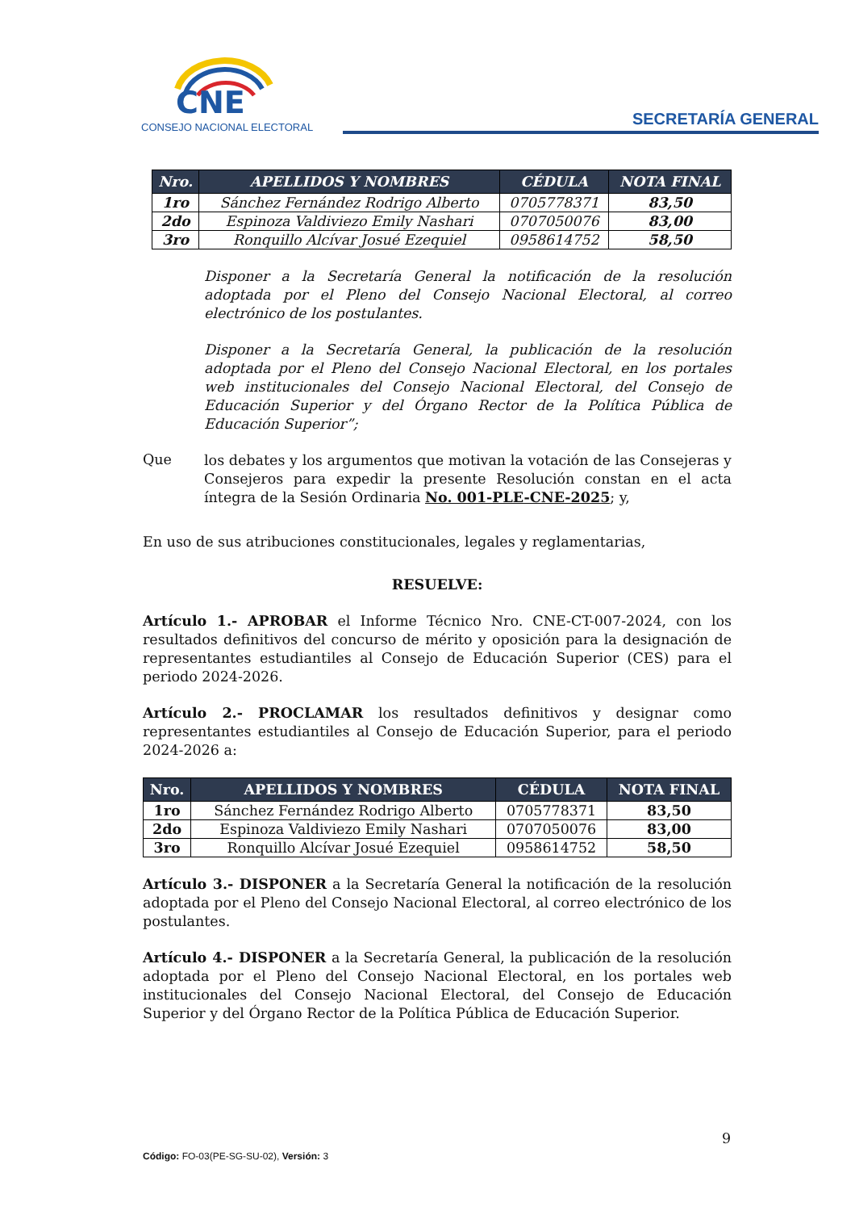CNE
CONSEJO NACIONAL ELECTORAL
SECRETARÍA GENERAL
| Nro. | APELLIDOS Y NOMBRES | CÉDULA | NOTA FINAL |
| --- | --- | --- | --- |
| 1ro | Sánchez Fernández Rodrigo Alberto | 0705778371 | 83,50 |
| 2do | Espinoza Valdiviezo Emily Nashari | 0707050076 | 83,00 |
| 3ro | Ronquillo Alcívar Josué Ezequiel | 0958614752 | 58,50 |
Disponer a la Secretaría General la notificación de la resolución adoptada por el Pleno del Consejo Nacional Electoral, al correo electrónico de los postulantes.
Disponer a la Secretaría General, la publicación de la resolución adoptada por el Pleno del Consejo Nacional Electoral, en los portales web institucionales del Consejo Nacional Electoral, del Consejo de Educación Superior y del Órgano Rector de la Política Pública de Educación Superior”;
Que
los debates y los argumentos que motivan la votación de las Consejeras y Consejeros para expedir la presente Resolución constan en el acta íntegra de la Sesión Ordinaria No. 001-PLE-CNE-2025; y,
En uso de sus atribuciones constitucionales, legales y reglamentarias,
RESUELVE:
Artículo 1.- APROBAR el Informe Técnico Nro. CNE-CT-007-2024, con los resultados definitivos del concurso de mérito y oposición para la designación de representantes estudiantiles al Consejo de Educación Superior (CES) para el periodo 2024-2026.
Artículo 2.- PROCLAMAR los resultados definitivos y designar como representantes estudiantiles al Consejo de Educación Superior, para el periodo 2024-2026 a:
| Nro. | APELLIDOS Y NOMBRES | CÉDULA | NOTA FINAL |
| --- | --- | --- | --- |
| 1ro | Sánchez Fernández Rodrigo Alberto | 0705778371 | 83,50 |
| 2do | Espinoza Valdiviezo Emily Nashari | 0707050076 | 83,00 |
| 3ro | Ronquillo Alcívar Josué Ezequiel | 0958614752 | 58,50 |
Artículo 3.- DISPONER a la Secretaría General la notificación de la resolución adoptada por el Pleno del Consejo Nacional Electoral, al correo electrónico de los postulantes.
Artículo 4.- DISPONER a la Secretaría General, la publicación de la resolución adoptada por el Pleno del Consejo Nacional Electoral, en los portales web institucionales del Consejo Nacional Electoral, del Consejo de Educación Superior y del Órgano Rector de la Política Pública de Educación Superior.
9
Código: FO-03(PE-SG-SU-02), Versión: 3